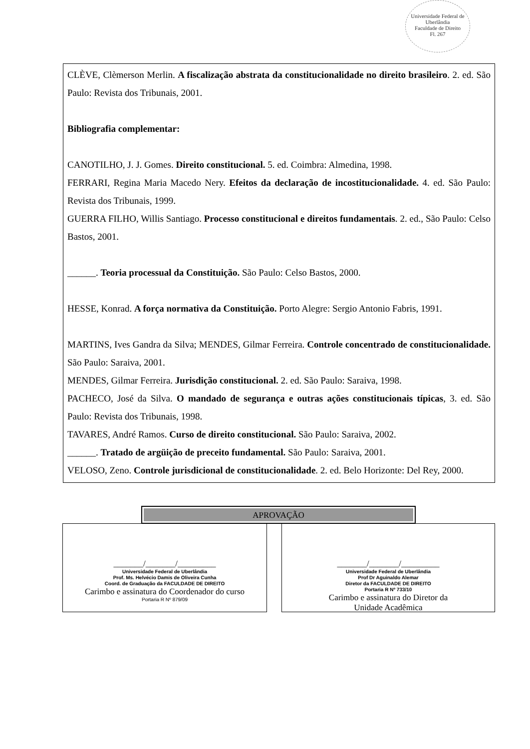Universidade Federal de Uberlândia
Faculdade de Direito
Fl. 267
CLÈVE, Clèmerson Merlin. A fiscalização abstrata da constitucionalidade no direito brasileiro. 2. ed. São Paulo: Revista dos Tribunais, 2001.
Bibliografia complementar:
CANOTILHO, J. J. Gomes. Direito constitucional. 5. ed. Coimbra: Almedina, 1998.
FERRARI, Regina Maria Macedo Nery. Efeitos da declaração de incostitucionalidade. 4. ed. São Paulo: Revista dos Tribunais, 1999.
GUERRA FILHO, Willis Santiago. Processo constitucional e direitos fundamentais. 2. ed., São Paulo: Celso Bastos, 2001.
______. Teoria processual da Constituição. São Paulo: Celso Bastos, 2000.
HESSE, Konrad. A força normativa da Constituição. Porto Alegre: Sergio Antonio Fabris, 1991.
MARTINS, Ives Gandra da Silva; MENDES, Gilmar Ferreira. Controle concentrado de constitucionalidade. São Paulo: Saraiva, 2001.
MENDES, Gilmar Ferreira. Jurisdição constitucional. 2. ed. São Paulo: Saraiva, 1998.
PACHECO, José da Silva. O mandado de segurança e outras ações constitucionais típicas, 3. ed. São Paulo: Revista dos Tribunais, 1998.
TAVARES, André Ramos. Curso de direito constitucional. São Paulo: Saraiva, 2002.
______. Tratado de argüição de preceito fundamental. São Paulo: Saraiva, 2001.
VELOSO, Zeno. Controle jurisdicional de constitucionalidade. 2. ed. Belo Horizonte: Del Rey, 2000.
APROVAÇÃO
_______/_______/_________
Universidade Federal de Uberlândia
Prof. Ms. Helvécio Damis de Oliveira Cunha
Coord. de Graduação da FACULDADE DE DIREITO
Carimbo e assinatura do Coordenador do curso
Portaria R Nº 879/09
_______/_______/_________
Universidade Federal de Uberlândia
Prof Dr Aguinaldo Alemar
Diretor da FACULDADE DE DIREITO
Portaria R Nº 733/10
Carimbo e assinatura do Diretor da
Unidade Acadêmica